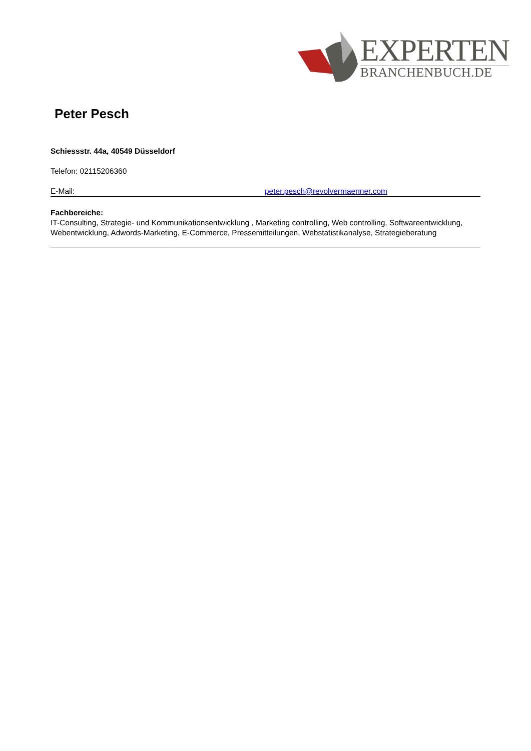EXPERTEN
BRANCHENBUCH.DE
Peter Pesch
Schiessstr. 44a, 40549 Düsseldorf
Telefon: 02115206360
E-Mail: peter.pesch@revolvermaenner.com
Fachbereiche:
IT-Consulting, Strategie- und Kommunikationsentwicklung , Marketing controlling, Web controlling, Softwareentwicklung, Webentwicklung, Adwords-Marketing, E-Commerce, Pressemitteilungen, Webstatistikanalyse, Strategieberatung